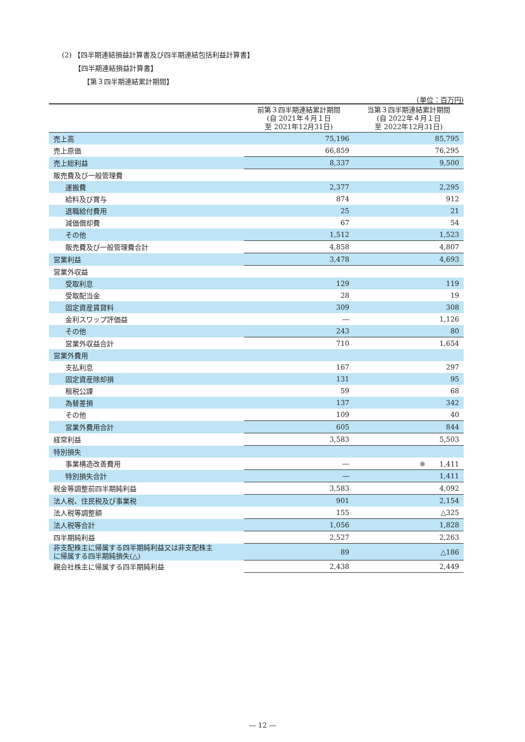(2) 【四半期連結損益計算書及び四半期連結包括利益計算書】
【四半期連結損益計算書】
【第３四半期連結累計期間】
(単位：百万円)
| | 前第３四半期連結累計期間 (自 2021年４月１日 至 2021年12月31日) | 当第３四半期連結累計期間 (自 2022年４月１日 至 2022年12月31日) |
| --- | --- | --- |
| 売上高 | 75,196 | 85,795 |
| 売上原価 | 66,859 | 76,295 |
| 売上総利益 | 8,337 | 9,500 |
| 販売費及び一般管理費 | | |
| 運搬費 | 2,377 | 2,295 |
| 給料及び賞与 | 874 | 912 |
| 退職給付費用 | 25 | 21 |
| 減価償却費 | 67 | 54 |
| その他 | 1,512 | 1,523 |
| 販売費及び一般管理費合計 | 4,858 | 4,807 |
| 営業利益 | 3,478 | 4,693 |
| 営業外収益 | | |
| 受取利息 | 129 | 119 |
| 受取配当金 | 28 | 19 |
| 固定資産賃貸料 | 309 | 308 |
| 金利スワップ評価益 | ― | 1,126 |
| その他 | 243 | 80 |
| 営業外収益合計 | 710 | 1,654 |
| 営業外費用 | | |
| 支払利息 | 167 | 297 |
| 固定資産除却損 | 131 | 95 |
| 租税公課 | 59 | 68 |
| 為替差損 | 137 | 342 |
| その他 | 109 | 40 |
| 営業外費用合計 | 605 | 844 |
| 経常利益 | 3,583 | 5,503 |
| 特別損失 | | |
| 事業構造改善費用 | ― | ※ 1,411 |
| 特別損失合計 | ― | 1,411 |
| 税金等調整前四半期純利益 | 3,583 | 4,092 |
| 法人税、住民税及び事業税 | 901 | 2,154 |
| 法人税等調整額 | 155 | △325 |
| 法人税等合計 | 1,056 | 1,828 |
| 四半期純利益 | 2,527 | 2,263 |
| 非支配株主に帰属する四半期純利益又は非支配株主 に帰属する四半期純損失(△) | 89 | △186 |
| 親会社株主に帰属する四半期純利益 | 2,438 | 2,449 |
― 12 ―